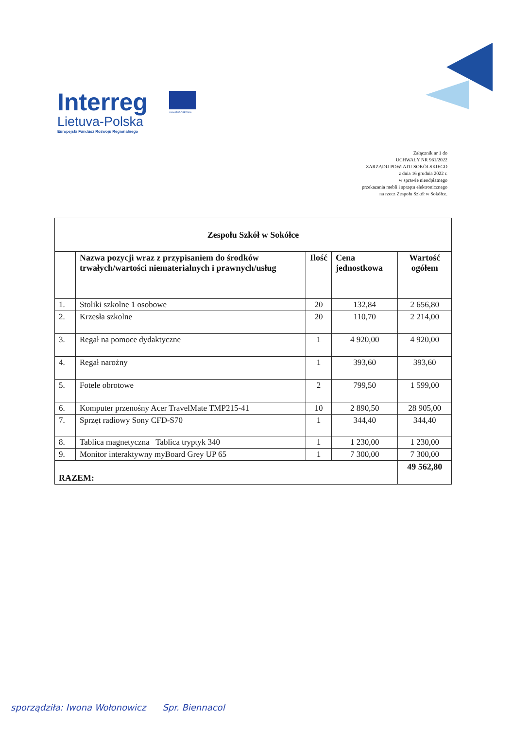Interreg
Lietuva-Polska
Europejski Fundusz Rozwoju Regionalnego
UNIA EUROPEJSKA
Załącznik nr 1 do
UCHWAŁY NR 961/2022
ZARZĄDU POWIATU SOKÓLSKIEGO
z dnia 16 grudnia 2022 r.
w sprawie nieodpłatnego
przekazania mebli i sprzętu elektronicznego
na rzecz Zespołu Szkół w Sokółce.
| Zespołu Szkół w Sokółce | | | | |
| --- | --- | --- | --- | --- |
| | Nazwa pozycji wraz z przypisaniem do środków trwałych/wartości niematerialnych i prawnych/usług | Ilość | Cena jednostkowa | Wartość ogółem |
| 1. | Stoliki szkolne 1 osobowe | 20 | 132,84 | 2 656,80 |
| 2. | Krzesła szkolne | 20 | 110,70 | 2 214,00 |
| 3. | Regał na pomoce dydaktyczne | 1 | 4 920,00 | 4 920,00 |
| 4. | Regał narożny | 1 | 393,60 | 393,60 |
| 5. | Fotele obrotowe | 2 | 799,50 | 1 599,00 |
| 6. | Komputer przenośny Acer TravelMate TMP215-41 | 10 | 2 890,50 | 28 905,00 |
| 7. | Sprzęt radiowy Sony CFD-S70 | 1 | 344,40 | 344,40 |
| 8. | Tablica magnetyczna Tablica tryptyk 340 | 1 | 1 230,00 | 1 230,00 |
| 9. | Monitor interaktywny myBoard Grey UP 65 | 1 | 7 300,00 | 7 300,00 |
| RAZEM: | | | | 49 562,80 |
sporządziła: Iwona Wołonowicz Spr. Biennacol